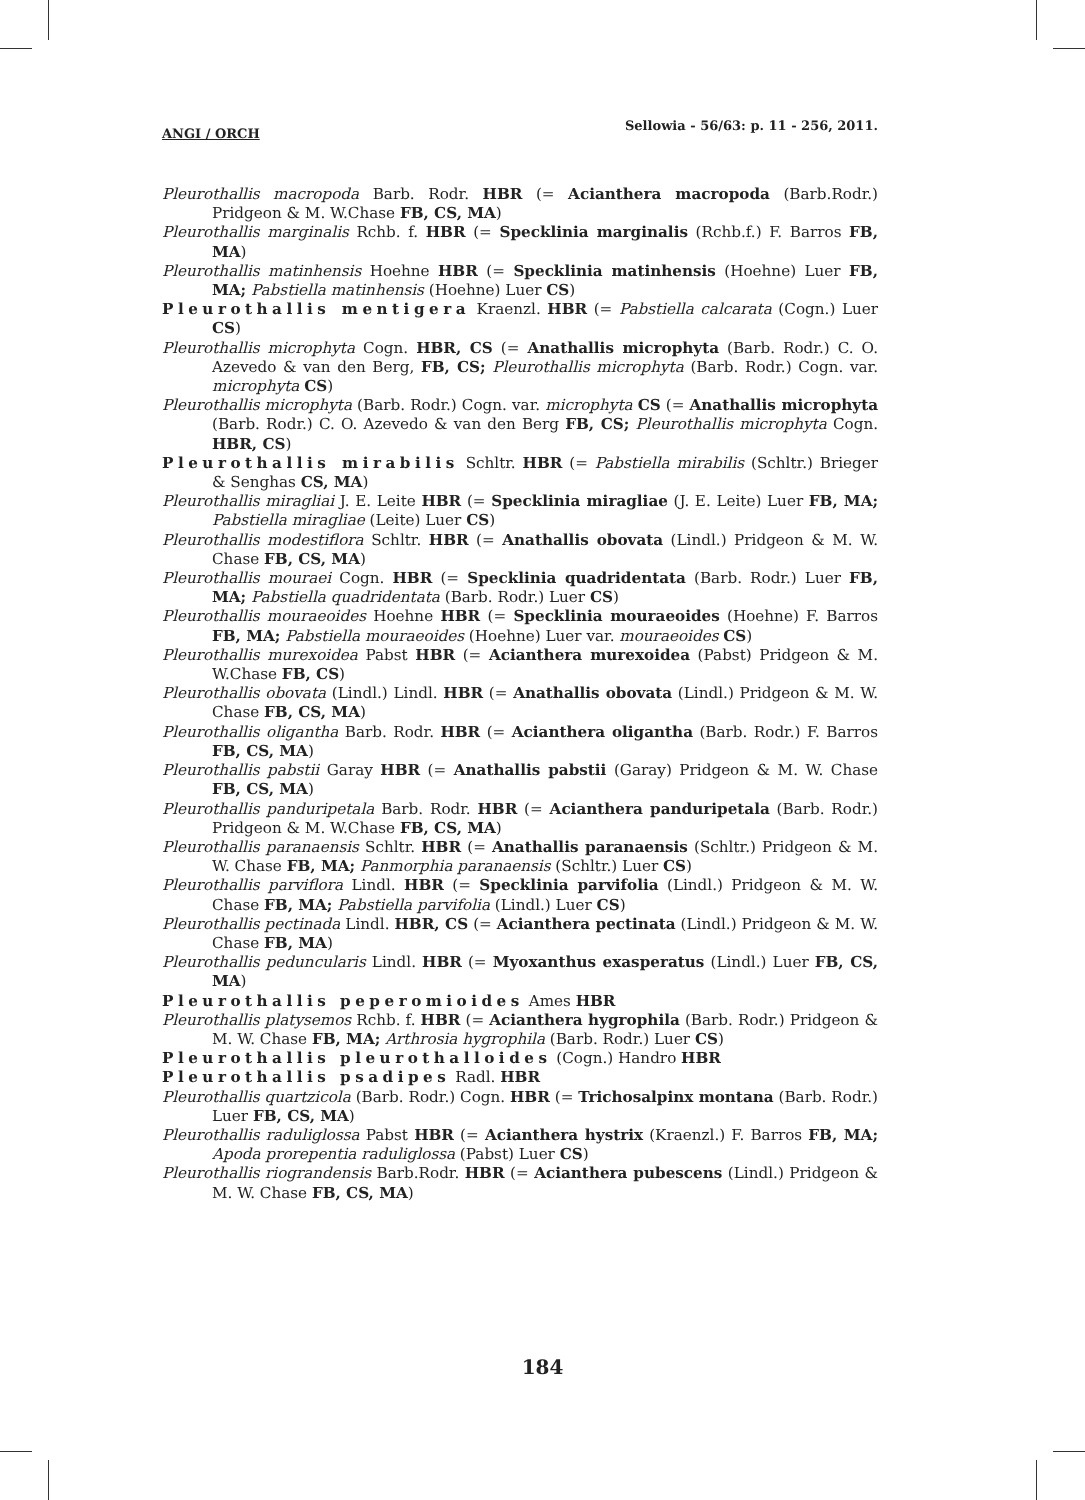ANGI / ORCH Sellowia - 56/63: p. 11 - 256, 2011.
Pleurothallis macropoda Barb. Rodr. HBR (= Acianthera macropoda (Barb.Rodr.) Pridgeon & M. W.Chase FB, CS, MA)
Pleurothallis marginalis Rchb. f. HBR (= Specklinia marginalis (Rchb.f.) F. Barros FB, MA)
Pleurothallis matinhensis Hoehne HBR (= Specklinia matinhensis (Hoehne) Luer FB, MA; Pabstiella matinhensis (Hoehne) Luer CS)
Pleurothallis mentigera Kraenzl. HBR (= Pabstiella calcarata (Cogn.) Luer CS)
Pleurothallis microphyta Cogn. HBR, CS (= Anathallis microphyta (Barb. Rodr.) C. O. Azevedo & van den Berg, FB, CS; Pleurothallis microphyta (Barb. Rodr.) Cogn. var. microphyta CS)
Pleurothallis microphyta (Barb. Rodr.) Cogn. var. microphyta CS (= Anathallis microphyta (Barb. Rodr.) C. O. Azevedo & van den Berg FB, CS; Pleurothallis microphyta Cogn. HBR, CS)
Pleurothallis mirabilis Schltr. HBR (= Pabstiella mirabilis (Schltr.) Brieger & Senghas CS, MA)
Pleurothallis miragliai J. E. Leite HBR (= Specklinia miragliae (J. E. Leite) Luer FB, MA; Pabstiella miragliae (Leite) Luer CS)
Pleurothallis modestiflora Schltr. HBR (= Anathallis obovata (Lindl.) Pridgeon & M. W. Chase FB, CS, MA)
Pleurothallis mouraei Cogn. HBR (= Specklinia quadridentata (Barb. Rodr.) Luer FB, MA; Pabstiella quadridentata (Barb. Rodr.) Luer CS)
Pleurothallis mouraeoides Hoehne HBR (= Specklinia mouraeoides (Hoehne) F. Barros FB, MA; Pabstiella mouraeoides (Hoehne) Luer var. mouraeoides CS)
Pleurothallis murexoidea Pabst HBR (= Acianthera murexoidea (Pabst) Pridgeon & M. W.Chase FB, CS)
Pleurothallis obovata (Lindl.) Lindl. HBR (= Anathallis obovata (Lindl.) Pridgeon & M. W. Chase FB, CS, MA)
Pleurothallis oligantha Barb. Rodr. HBR (= Acianthera oligantha (Barb. Rodr.) F. Barros FB, CS, MA)
Pleurothallis pabstii Garay HBR (= Anathallis pabstii (Garay) Pridgeon & M. W. Chase FB, CS, MA)
Pleurothallis panduripetala Barb. Rodr. HBR (= Acianthera panduripetala (Barb. Rodr.) Pridgeon & M. W.Chase FB, CS, MA)
Pleurothallis paranaensis Schltr. HBR (= Anathallis paranaensis (Schltr.) Pridgeon & M. W. Chase FB, MA; Panmorphia paranaensis (Schltr.) Luer CS)
Pleurothallis parviflora Lindl. HBR (= Specklinia parvifolia (Lindl.) Pridgeon & M. W. Chase FB, MA; Pabstiella parvifolia (Lindl.) Luer CS)
Pleurothallis pectinada Lindl. HBR, CS (= Acianthera pectinata (Lindl.) Pridgeon & M. W. Chase FB, MA)
Pleurothallis peduncularis Lindl. HBR (= Myoxanthus exasperatus (Lindl.) Luer FB, CS, MA)
Pleurothallis peperomioides Ames HBR
Pleurothallis platysemos Rchb. f. HBR (= Acianthera hygrophila (Barb. Rodr.) Pridgeon & M. W. Chase FB, MA; Arthrosia hygrophila (Barb. Rodr.) Luer CS)
Pleurothallis pleurothalloides (Cogn.) Handro HBR
Pleurothallis psadipes Radl. HBR
Pleurothallis quartzicola (Barb. Rodr.) Cogn. HBR (= Trichosalpinx montana (Barb. Rodr.) Luer FB, CS, MA)
Pleurothallis raduliglossa Pabst HBR (= Acianthera hystrix (Kraenzl.) F. Barros FB, MA; Apoda prorepentia raduliglossa (Pabst) Luer CS)
Pleurothallis riograndensis Barb.Rodr. HBR (= Acianthera pubescens (Lindl.) Pridgeon & M. W. Chase FB, CS, MA)
184